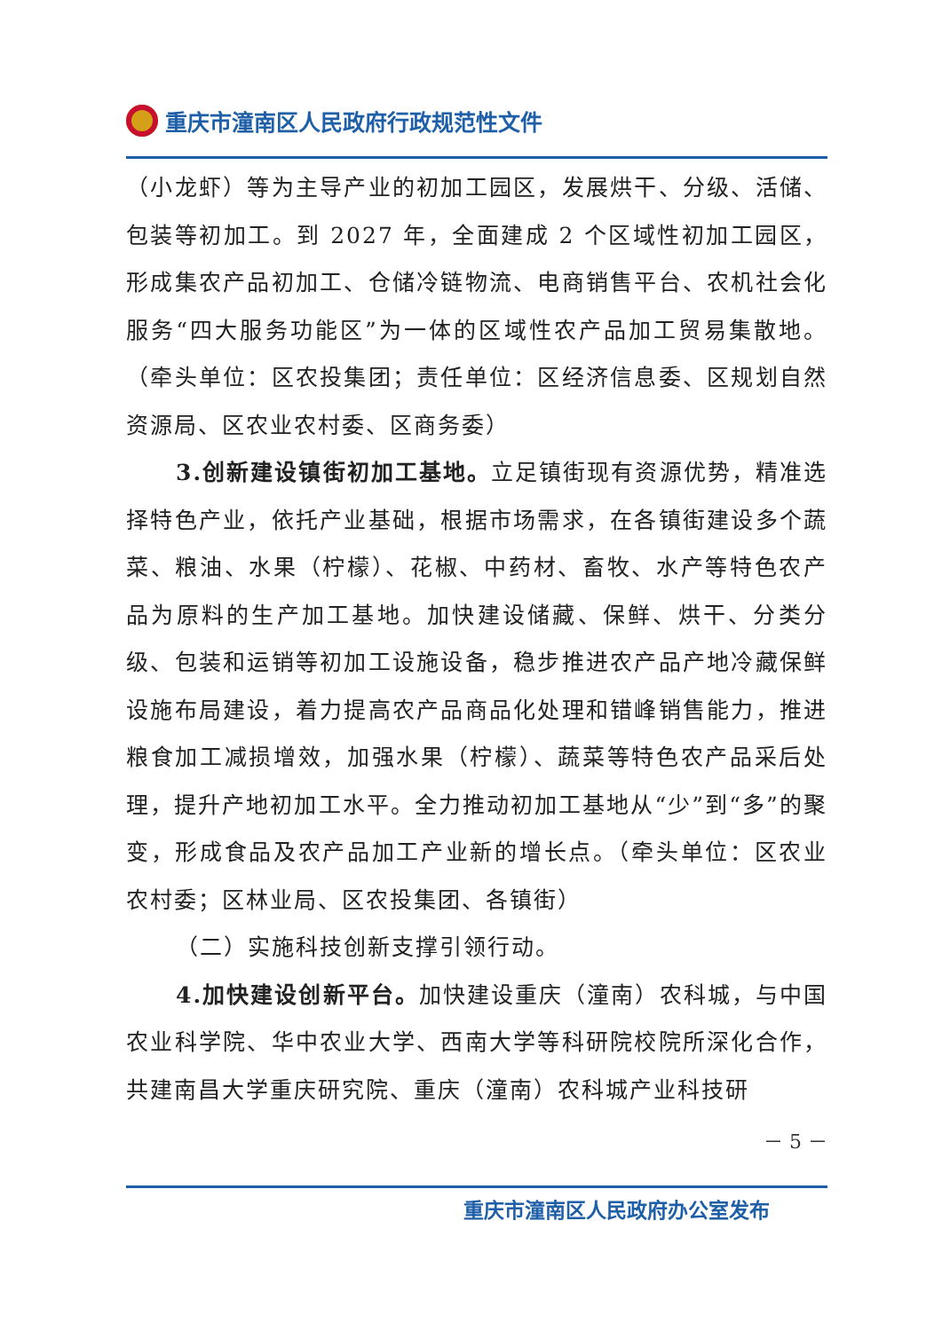重庆市潼南区人民政府行政规范性文件
（小龙虾）等为主导产业的初加工园区，发展烘干、分级、活储、包装等初加工。到 2027 年，全面建成 2 个区域性初加工园区，形成集农产品初加工、仓储冷链物流、电商销售平台、农机社会化服务“四大服务功能区”为一体的区域性农产品加工贸易集散地。（牵头单位：区农投集团；责任单位：区经济信息委、区规划自然资源局、区农业农村委、区商务委）
3.创新建设镇街初加工基地。立足镇街现有资源优势，精准选择特色产业，依托产业基础，根据市场需求，在各镇街建设多个蔬菜、粮油、水果（柠檬）、花椒、中药材、畜牧、水产等特色农产品为原料的生产加工基地。加快建设储藏、保鲜、烘干、分类分级、包装和运销等初加工设施设备，稳步推进农产品产地冷藏保鲜设施布局建设，着力提高农产品商品化处理和错峰销售能力，推进粮食加工减损增效，加强水果（柠檬）、蔬菜等特色农产品采后处理，提升产地初加工水平。全力推动初加工基地从“少”到“多”的聚变，形成食品及农产品加工产业新的增长点。（牵头单位：区农业农村委；区林业局、区农投集团、各镇街）
（二）实施科技创新支撑引领行动。
4.加快建设创新平台。加快建设重庆（潼南）农科城，与中国农业科学院、华中农业大学、西南大学等科研院校院所深化合作，共建南昌大学重庆研究院、重庆（潼南）农科城产业科技研
－ 5 －
重庆市潼南区人民政府办公室发布